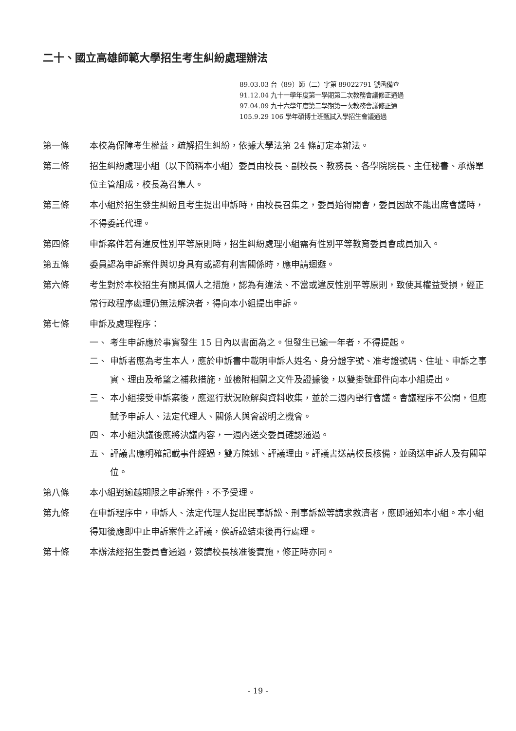二十、國立高雄師範大學招生考生糾紛處理辦法
89.03.03 台（89）師（二）字第 89022791 號函備查
91.12.04 九十一學年度第一學期第二次教務會議修正通過
97.04.09 九十六學年度第二學期第一次教務會議修正通
105.9.29 106 學年碩博士班甄試入學招生會議通過
第一條 本校為保障考生權益，疏解招生糾紛，依據大學法第 24 條訂定本辦法。
第二條 招生糾紛處理小組（以下簡稱本小組）委員由校長、副校長、教務長、各學院院長、主任秘書、承辦單位主管組成，校長為召集人。
第三條 本小組於招生發生糾紛且考生提出申訴時，由校長召集之，委員始得開會，委員因故不能出席會議時，不得委託代理。
第四條 申訴案件若有違反性別平等原則時，招生糾紛處理小組需有性別平等教育委員會成員加入。
第五條 委員認為申訴案件與切身具有或認有利害關係時，應申請迴避。
第六條 考生對於本校招生有關其個人之措施，認為有違法、不當或違反性別平等原則，致使其權益受損，經正常行政程序處理仍無法解決者，得向本小組提出申訴。
第七條 申訴及處理程序：
一、 考生申訴應於事實發生 15 日內以書面為之。但發生已逾一年者，不得提起。
二、 申訴者應為考生本人，應於申訴書中載明申訴人姓名、身分證字號、准考證號碼、住址、申訴之事實、理由及希望之補救措施，並檢附相關之文件及證據後，以雙掛號郵件向本小組提出。
三、 本小組接受申訴案後，應逕行狀況瞭解與資料收集，並於二週內舉行會議。會議程序不公開，但應賦予申訴人、法定代理人、關係人與會說明之機會。
四、 本小組決議後應將決議內容，一週內送交委員確認通過。
五、 評議書應明確記載事件經過，雙方陳述、評議理由。評議書送請校長核備，並函送申訴人及有關單位。
第八條 本小組對逾越期限之申訴案件，不予受理。
第九條 在申訴程序中，申訴人、法定代理人提出民事訴訟、刑事訴訟等請求救濟者，應即通知本小組。本小組得知後應即中止申訴案件之評議，俟訴訟結束後再行處理。
第十條 本辦法經招生委員會通過，簽請校長核准後實施，修正時亦同。
- 19 -